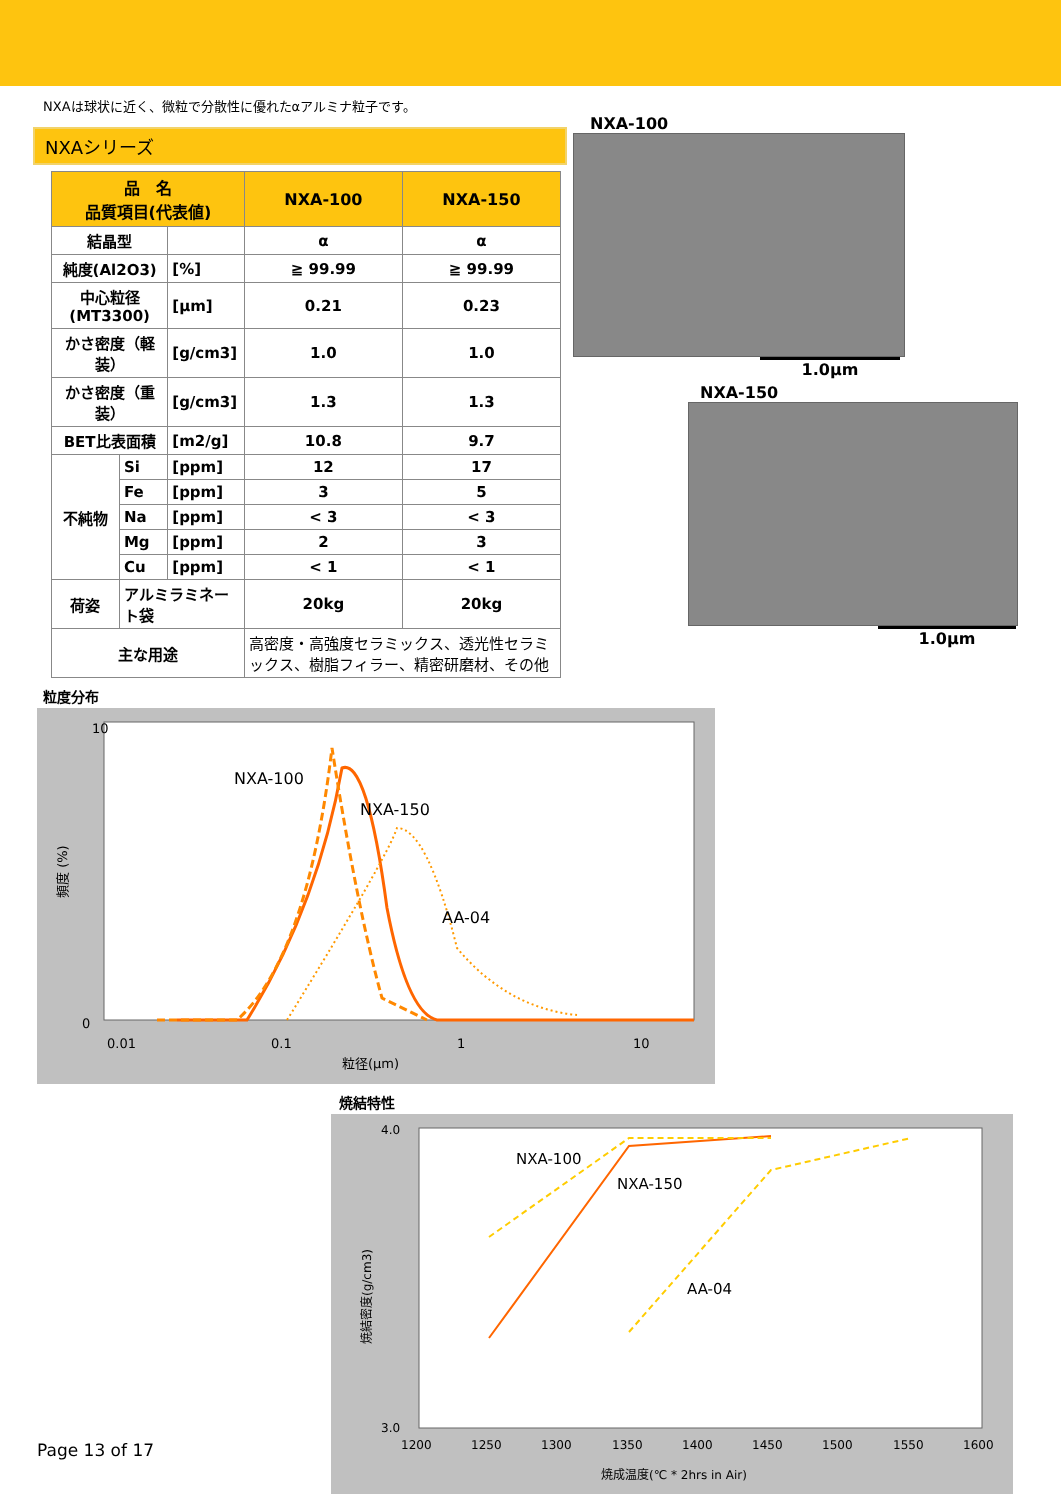NXAは球状に近く、微粒で分散性に優れたαアルミナ粒子です。
NXAシリーズ
| 品 名 品質項目(代表値) | | | NXA-100 | NXA-150 |
| --- | --- | --- | --- | --- |
| 結晶型 | | | α | α |
| 純度(Al2O3) | | [%] | ≧ 99.99 | ≧ 99.99 |
| 中心粒径(MT3300) | | [μm] | 0.21 | 0.23 |
| かさ密度（軽装） | | [g/cm3] | 1.0 | 1.0 |
| かさ密度（重装） | | [g/cm3] | 1.3 | 1.3 |
| BET比表面積 | | [m2/g] | 10.8 | 9.7 |
| 不純物 | Si | [ppm] | 12 | 17 |
| | Fe | [ppm] | 3 | 5 |
| | Na | [ppm] | < 3 | < 3 |
| | Mg | [ppm] | 2 | 3 |
| | Cu | [ppm] | < 1 | < 1 |
| 荷姿 | アルミラミネート袋 | | 20kg | 20kg |
| 主な用途 | | | 高密度・高強度セラミックス、透光性セラミックス、樹脂フィラー、精密研磨材、その他 | |
NXA-100
1.0μm
NXA-150
1.0μm
粒度分布
10
0
0.01
0.1
1
10
粒径(μm)
頻度 (%)
NXA-100
NXA-150
AA-04
焼結特性
4.0
3.0
1200
1250
1300
1350
1400
1450
1500
1550
1600
焼成温度(℃ * 2hrs in Air)
焼結密度(g/cm3)
NXA-100
NXA-150
AA-04
Page 13 of 17